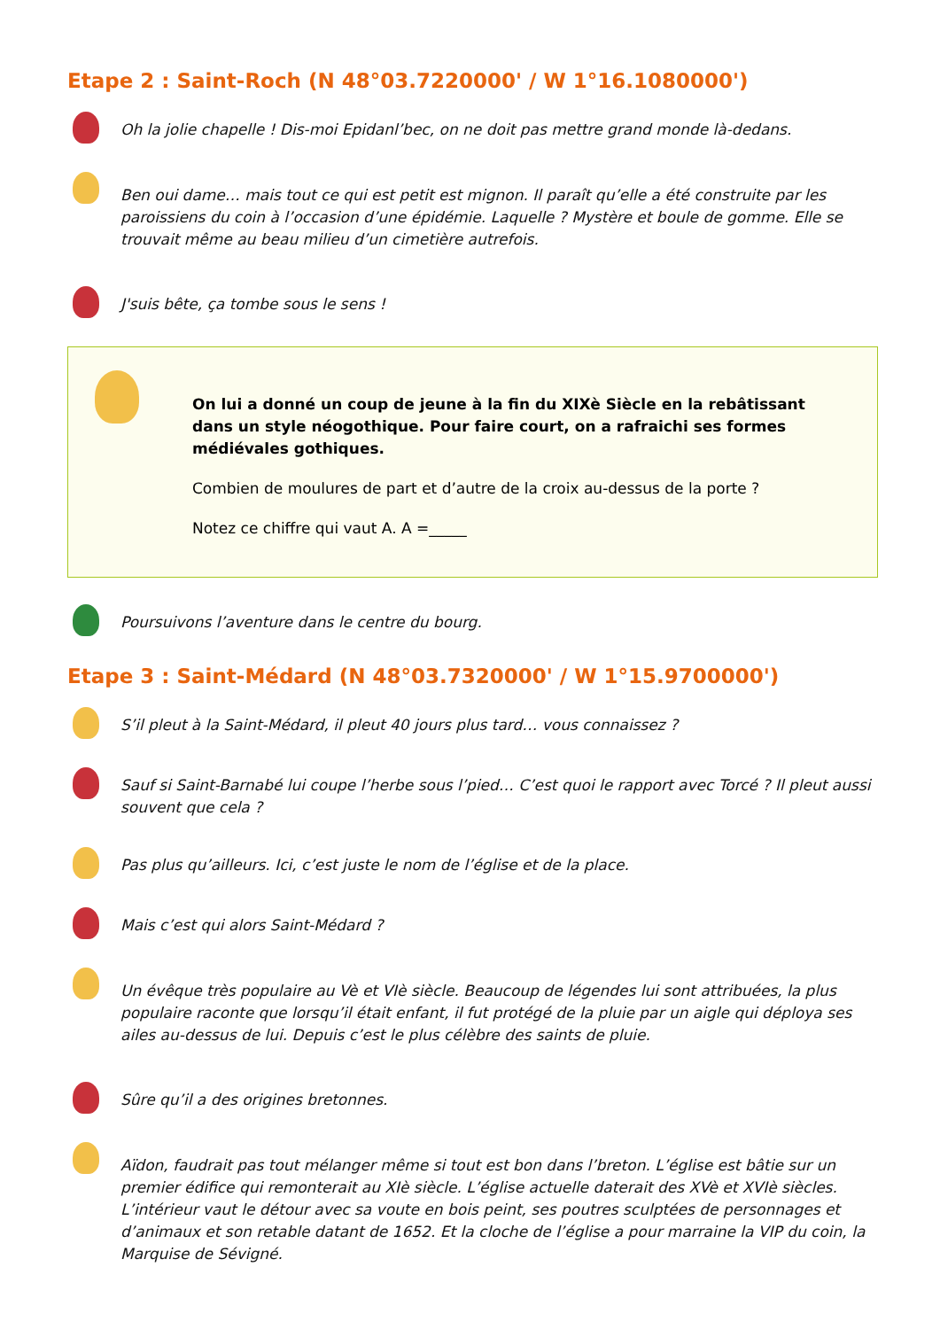Etape 2 : Saint-Roch (N 48°03.7220000' / W 1°16.1080000')
Oh la jolie chapelle ! Dis-moi Epidanl’bec, on ne doit pas mettre grand monde là-dedans.
Ben oui dame… mais tout ce qui est petit est mignon. Il paraît qu’elle a été construite par les paroissiens du coin à l’occasion d’une épidémie. Laquelle ? Mystère et boule de gomme. Elle se trouvait même au beau milieu d’un cimetière autrefois.
J'suis bête, ça tombe sous le sens !
On lui a donné un coup de jeune à la fin du XIXè Siècle en la rebâtissant dans un style néogothique. Pour faire court, on a rafraichi ses formes médiévales gothiques.
Combien de moulures de part et d’autre de la croix au-dessus de la porte ?
Notez ce chiffre qui vaut A. A =_____
Poursuivons l’aventure dans le centre du bourg.
Etape 3 : Saint-Médard (N 48°03.7320000' / W 1°15.9700000')
S’il pleut à la Saint-Médard, il pleut 40 jours plus tard… vous connaissez ?
Sauf si Saint-Barnabé lui coupe l’herbe sous l’pied… C’est quoi le rapport avec Torcé ? Il pleut aussi souvent que cela ?
Pas plus qu’ailleurs. Ici, c’est juste le nom de l’église et de la place.
Mais c’est qui alors Saint-Médard ?
Un évêque très populaire au Vè et VIè siècle. Beaucoup de légendes lui sont attribuées, la plus populaire raconte que lorsqu’il était enfant, il fut protégé de la pluie par un aigle qui déploya ses ailes au-dessus de lui. Depuis c’est le plus célèbre des saints de pluie.
Sûre qu’il a des origines bretonnes.
Aïdon, faudrait pas tout mélanger même si tout est bon dans l’breton. L’église est bâtie sur un premier édifice qui remonterait au XIè siècle. L’église actuelle daterait des XVè et XVIè siècles. L’intérieur vaut le détour avec sa voute en bois peint, ses poutres sculptées de personnages et d’animaux et son retable datant de 1652. Et la cloche de l’église a pour marraine la VIP du coin, la Marquise de Sévigné.